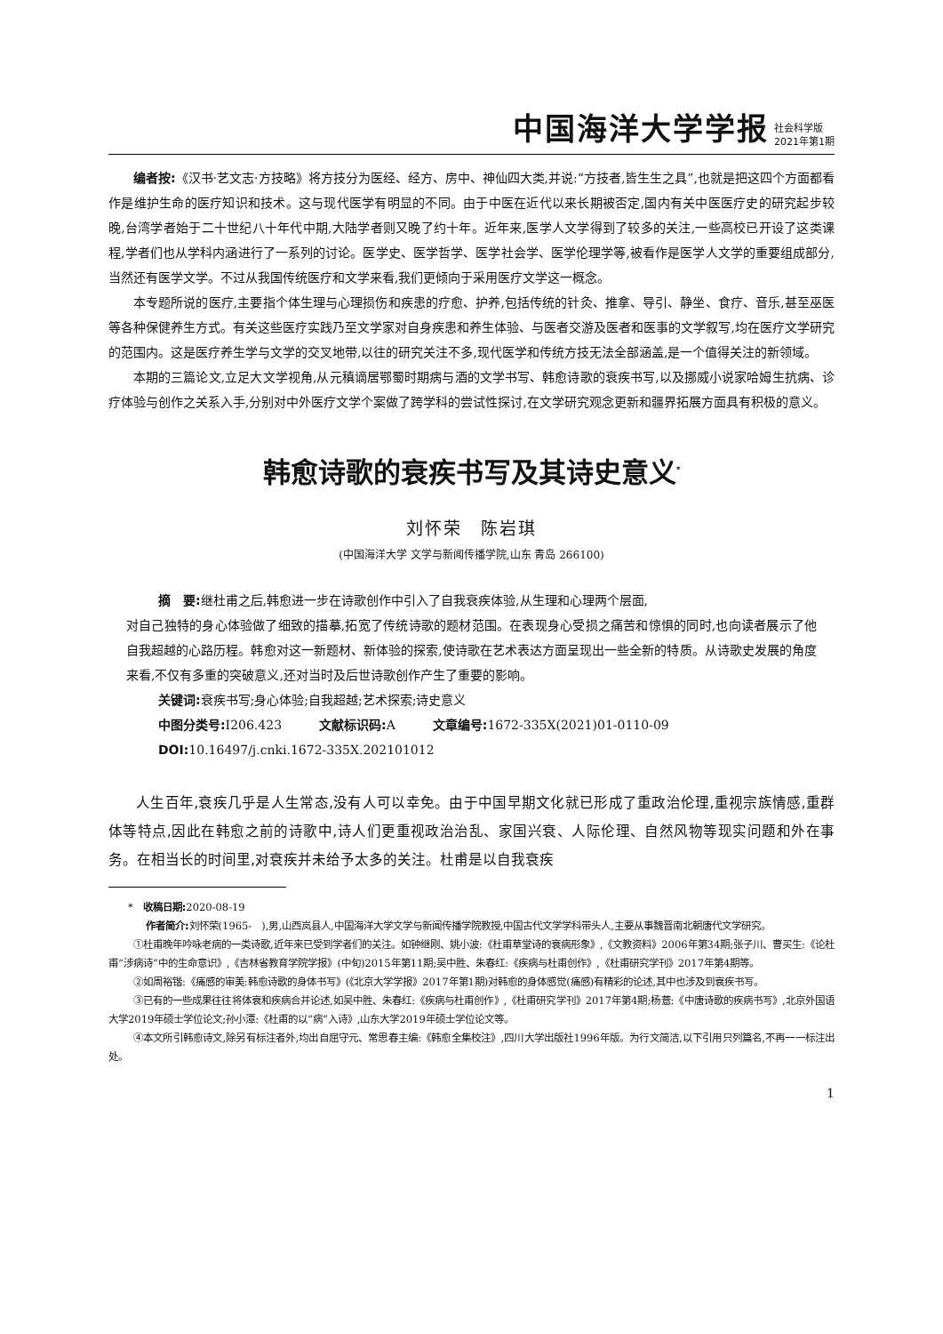中国海洋大学学报 社会科学版
2021年第1期
编者按:《汉书·艺文志·方技略》将方技分为医经、经方、房中、神仙四大类,并说:“方技者,皆生生之具”,也就是把这四个方面都看作是维护生命的医疗知识和技术。这与现代医学有明显的不同。由于中医在近代以来长期被否定,国内有关中医医疗史的研究起步较晚,台湾学者始于二十世纪八十年代中期,大陆学者则又晚了约十年。近年来,医学人文学得到了较多的关注,一些高校已开设了这类课程,学者们也从学科内涵进行了一系列的讨论。医学史、医学哲学、医学社会学、医学伦理学等,被看作是医学人文学的重要组成部分,当然还有医学文学。不过从我国传统医疗和文学来看,我们更倾向于采用医疗文学这一概念。
本专题所说的医疗,主要指个体生理与心理损伤和疾患的疗愈、护养,包括传统的针灸、推拿、导引、静坐、食疗、音乐,甚至巫医等各种保健养生方式。有关这些医疗实践乃至文学家对自身疾患和养生体验、与医者交游及医者和医事的文学叙写,均在医疗文学研究的范围内。这是医疗养生学与文学的交叉地带,以往的研究关注不多,现代医学和传统方技无法全部涵盖,是一个值得关注的新领域。
本期的三篇论文,立足大文学视角,从元稹谪居鄂蜀时期病与酒的文学书写、韩愈诗歌的衰疾书写,以及挪威小说家哈姆生抗病、诊疗体验与创作之关系入手,分别对中外医疗文学个案做了跨学科的尝试性探讨,在文学研究观念更新和疆界拓展方面具有积极的意义。
韩愈诗歌的衰疾书写及其诗史意义<sup>*</sup>
刘怀荣　陈岩琪
(中国海洋大学 文学与新闻传播学院,山东 青岛 266100)
摘　要: 继杜甫之后,韩愈进一步在诗歌创作中引入了自我衰疾体验,从生理和心理两个层面,
对自己独特的身心体验做了细致的描摹,拓宽了传统诗歌的题材范围。在表现身心受损之痛苦和惊惧的同时,也向读者展示了他自我超越的心路历程。韩愈对这一新题材、新体验的探索,使诗歌在艺术表达方面呈现出一些全新的特质。从诗歌史发展的角度来看,不仅有多重的突破意义,还对当时及后世诗歌创作产生了重要的影响。
关键词: 衰疾书写;身心体验;自我超越;艺术探索;诗史意义
中图分类号: I206.423　　　文献标识码: A　　　文章编号: 1672-335X(2021)01-0110-09
DOI: 10.16497/j.cnki.1672-335X.202101012
人生百年,衰疾几乎是人生常态,没有人可以幸免。由于中国早期文化就已形成了重政治伦理,重视宗族情感,重群体等特点,因此在韩愈之前的诗歌中,诗人们更重视政治治乱、家国兴衰、人际伦理、自然风物等现实问题和外在事务。在相当长的时间里,对衰疾并未给予太多的关注。杜甫是以自我衰疾
*　收稿日期: 2020-08-19
作者简介: 刘怀荣(1965-　),男,山西岚县人,中国海洋大学文学与新闻传播学院教授,中国古代文学学科带头人,主要从事魏晋南北朝唐代文学研究。
①杜甫晚年吟咏老病的一类诗歌,近年来已受到学者们的关注。如钟继刚、姚小波:《杜甫草堂诗的衰病形象》,《文教资料》2006年第34期;张子川、曹买生:《论杜甫“涉病诗”中的生命意识》,《吉林省教育学院学报》(中旬)2015年第11期;吴中胜、朱春红:《疾病与杜甫创作》,《杜甫研究学刊》2017年第4期等。
②如周裕锴:《痛感的审美:韩愈诗歌的身体书写》(《北京大学学报》2017年第1期)对韩愈的身体感觉(痛感)有精彩的论述,其中也涉及到衰疾书写。
③已有的一些成果往往将体衰和疾病合并论述,如吴中胜、朱春红:《疾病与杜甫创作》,《杜甫研究学刊》2017年第4期;杨薏:《中唐诗歌的疾病书写》,北京外国语大学2019年硕士学位论文;孙小潭:《杜甫的以“病”入诗》,山东大学2019年硕士学位论文等。
④本文所引韩愈诗文,除另有标注者外,均出自屈守元、常思春主编:《韩愈全集校注》,四川大学出版社1996年版。为行文简洁,以下引用只列篇名,不再一一标注出处。
1